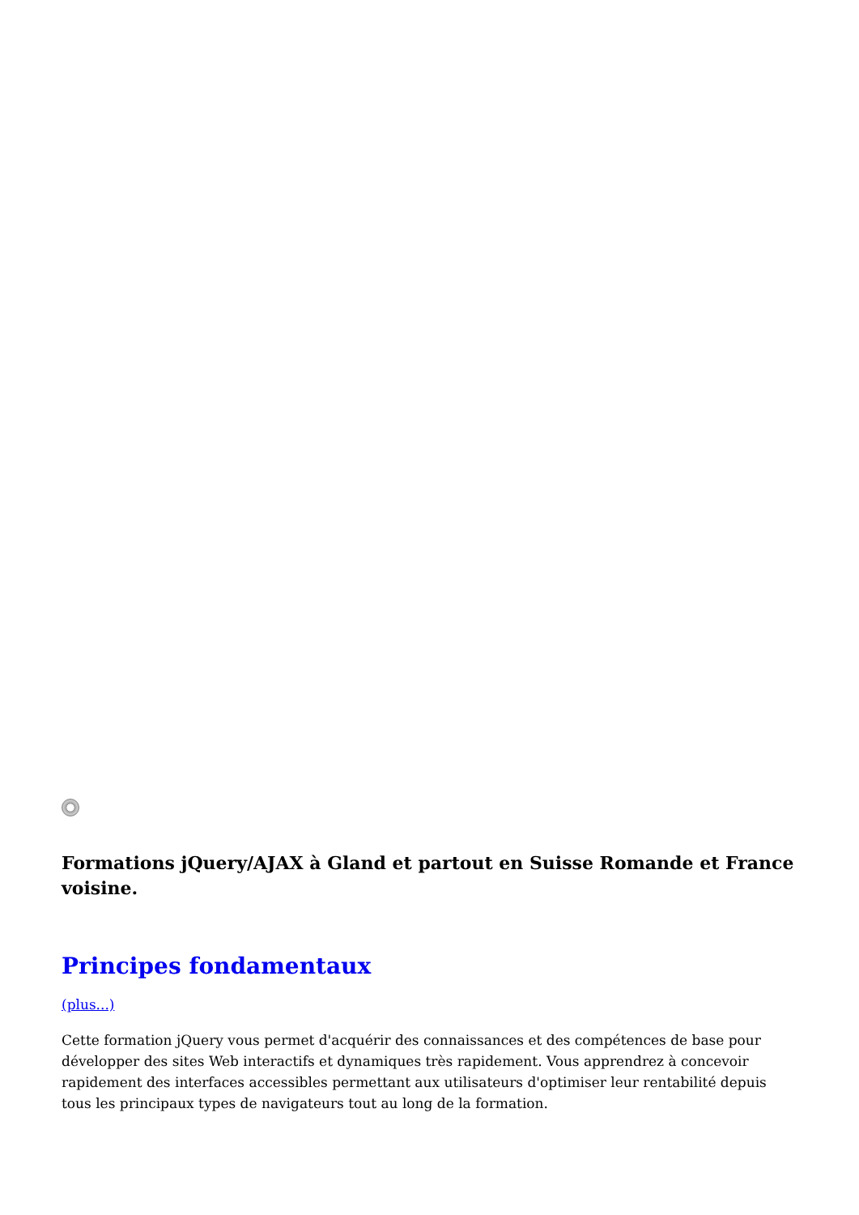Formations jQuery/AJAX à Gland et partout en Suisse Romande et France voisine.
Principes fondamentaux
(plus...)
Cette formation jQuery vous permet d'acquérir des connaissances et des compétences de base pour développer des sites Web interactifs et dynamiques très rapidement. Vous apprendrez à concevoir rapidement des interfaces accessibles permettant aux utilisateurs d'optimiser leur rentabilité depuis tous les principaux types de navigateurs tout au long de la formation.